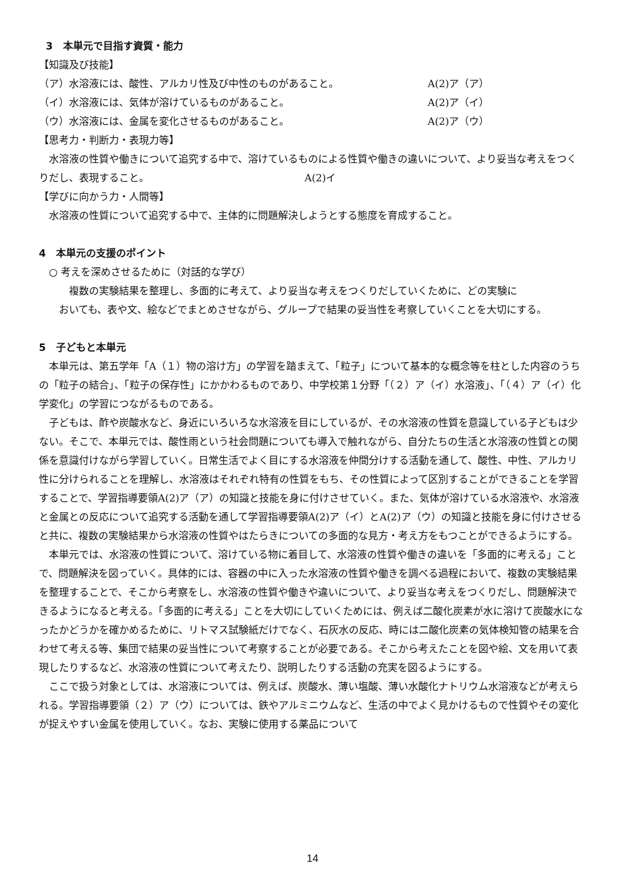3　本単元で目指す資質・能力
【知識及び技能】
（ア）水溶液には、酸性、アルカリ性及び中性のものがあること。 A(2)ア（ア）
（イ）水溶液には、気体が溶けているものがあること。 A(2)ア（イ）
（ウ）水溶液には、金属を変化させるものがあること。 A(2)ア（ウ）
【思考力・判断力・表現力等】
水溶液の性質や働きについて追究する中で、溶けているものによる性質や働きの違いについて、より妥当な考えをつくりだし、表現すること。　　　　　　　　　　　　　　　　A(2)イ
【学びに向かう力・人間等】
水溶液の性質について追究する中で、主体的に問題解決しようとする態度を育成すること。
4　本単元の支援のポイント
○ 考えを深めさせるために（対話的な学び）
複数の実験結果を整理し、多面的に考えて、より妥当な考えをつくりだしていくために、どの実験に
おいても、表や文、絵などでまとめさせながら、グループで結果の妥当性を考察していくことを大切にする。
5　子どもと本単元
本単元は、第五学年「A（１）物の溶け方」の学習を踏まえて、「粒子」について基本的な概念等を柱とした内容のうちの「粒子の結合」、「粒子の保存性」にかかわるものであり、中学校第１分野「（２）ア（イ）水溶液」、「（４）ア（イ）化学変化」の学習につながるものである。
子どもは、酢や炭酸水など、身近にいろいろな水溶液を目にしているが、その水溶液の性質を意識している子どもは少ない。そこで、本単元では、酸性雨という社会問題についても導入で触れながら、自分たちの生活と水溶液の性質との関係を意識付けながら学習していく。日常生活でよく目にする水溶液を仲間分けする活動を通して、酸性、中性、アルカリ性に分けられることを理解し、水溶液はそれぞれ特有の性質をもち、その性質によって区別することができることを学習することで、学習指導要領A(2)ア（ア）の知識と技能を身に付けさせていく。また、気体が溶けている水溶液や、水溶液と金属との反応について追究する活動を通して学習指導要領A(2)ア（イ）とA(2)ア（ウ）の知識と技能を身に付けさせると共に、複数の実験結果から水溶液の性質やはたらきについての多面的な見方・考え方をもつことができるようにする。
本単元では、水溶液の性質について、溶けている物に着目して、水溶液の性質や働きの違いを「多面的に考える」ことで、問題解決を図っていく。具体的には、容器の中に入った水溶液の性質や働きを調べる過程において、複数の実験結果を整理することで、そこから考察をし、水溶液の性質や働きや違いについて、より妥当な考えをつくりだし、問題解決できるようになると考える。「多面的に考える」ことを大切にしていくためには、例えば二酸化炭素が水に溶けて炭酸水になったかどうかを確かめるために、リトマス試験紙だけでなく、石灰水の反応、時には二酸化炭素の気体検知管の結果を合わせて考える等、集団で結果の妥当性について考察することが必要である。そこから考えたことを図や絵、文を用いて表現したりするなど、水溶液の性質について考えたり、説明したりする活動の充実を図るようにする。
ここで扱う対象としては、水溶液については、例えば、炭酸水、薄い塩酸、薄い水酸化ナトリウム水溶液などが考えられる。学習指導要領（２）ア（ウ）については、鉄やアルミニウムなど、生活の中でよく見かけるもので性質やその変化が捉えやすい金属を使用していく。なお、実験に使用する薬品について
14